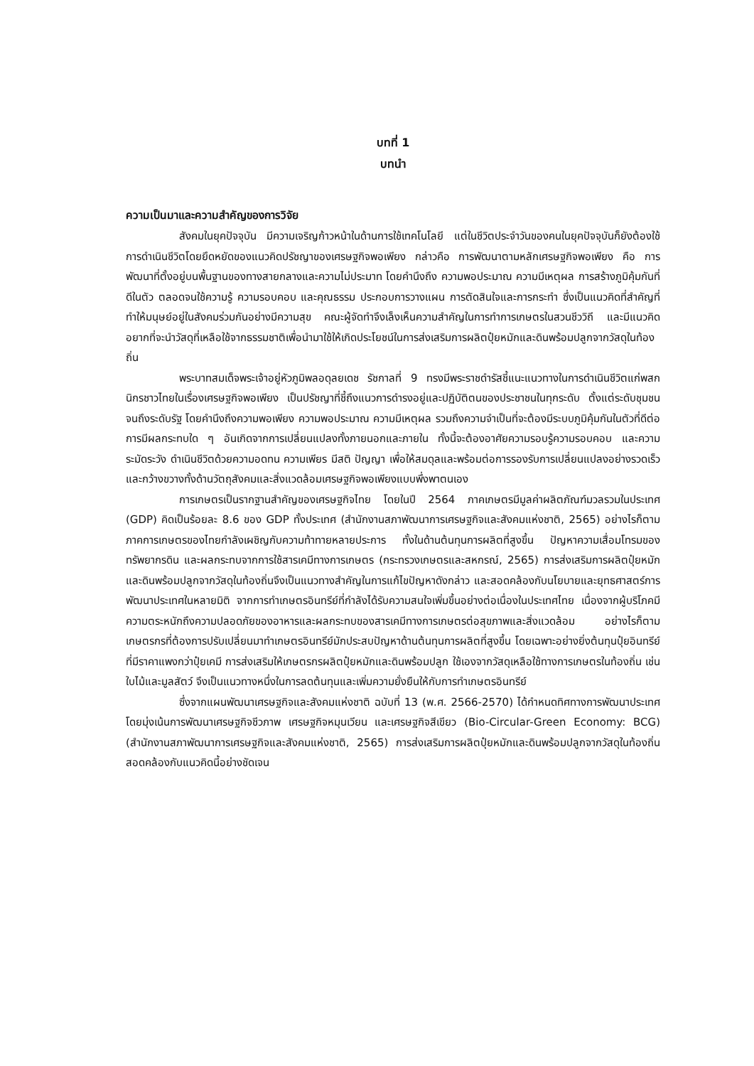บทที่ 1
บทนำ
ความเป็นมาและความสำคัญของการวิจัย
สังคมในยุคปัจจุบัน มีความเจริญก้าวหน้าในด้านการใช้เทคโนโลยี แต่ในชีวิตประจำวันของคนในยุคปัจจุบันก็ยังต้องใช้การดำเนินชีวิตโดยยึดหยัดของแนวคิดปรัชญาของเศรษฐกิจพอเพียง กล่าวคือ การพัฒนาตามหลักเศรษฐกิจพอเพียง คือ การพัฒนาที่ตั้งอยู่บนพื้นฐานของทางสายกลางและความไม่ประมาท โดยคำนึงถึง ความพอประมาณ ความมีเหตุผล การสร้างภูมิคุ้มกันที่ดีในตัว ตลอดจนใช้ความรู้ ความรอบคอบ และคุณธรรม ประกอบการวางแผน การตัดสินใจและการกระทำ ซึ่งเป็นแนวคิดที่สำคัญที่ทำให้มนุษย์อยู่ในสังคมร่วมกันอย่างมีความสุข คณะผู้จัดทำจึงเล็งเห็นความสำคัญในการทำการเกษตรในสวนชีววิถี และมีแนวคิดอยากที่จะนำวัสดุที่เหลือใช้จากธรรมชาติเพื่อนำมาใช้ให้เกิดประโยชน์ในการส่งเสริมการผลิตปุ๋ยหมักและดินพร้อมปลูกจากวัสดุในท้องถิ่น
พระบาทสมเด็จพระเจ้าอยู่หัวภูมิพลอดุลยเดช รัชกาลที่ 9 ทรงมีพระราชดำรัสชี้แนะแนวทางในการดำเนินชีวิตแก่พสกนิกรชาวไทยในเรื่องเศรษฐกิจพอเพียง เป็นปรัชญาที่ชี้ถึงแนวการดำรงอยู่และปฏิบัติตนของประชาชนในทุกระดับ ตั้งแต่ระดับชุมชนจนถึงระดับรัฐ โดยคำนึงถึงความพอเพียง ความพอประมาณ ความมีเหตุผล รวมถึงความจำเป็นที่จะต้องมีระบบภูมิคุ้มกันในตัวที่ดีต่อการมีผลกระทบใด ๆ อันเกิดจากการเปลี่ยนแปลงทั้งภายนอกและภายใน ทั้งนี้จะต้องอาศัยความรอบรู้ความรอบคอบ และความระมัดระวัง ดำเนินชีวิตด้วยความอดทน ความเพียร มีสติ ปัญญา เพื่อให้สมดุลและพร้อมต่อการรองรับการเปลี่ยนแปลงอย่างรวดเร็วและกว้างขวางทั้งด้านวัตถุสังคมและสิ่งแวดล้อมเศรษฐกิจพอเพียงแบบพึ่งพาตนเอง
การเกษตรเป็นรากฐานสำคัญของเศรษฐกิจไทย โดยในปี 2564 ภาคเกษตรมีมูลค่าผลิตภัณฑ์มวลรวมในประเทศ (GDP) คิดเป็นร้อยละ 8.6 ของ GDP ทั้งประเทศ (สำนักงานสภาพัฒนาการเศรษฐกิจและสังคมแห่งชาติ, 2565) อย่างไรก็ตาม ภาคการเกษตรของไทยกำลังเผชิญกับความท้าทายหลายประการ ทั้งในด้านต้นทุนการผลิตที่สูงขึ้น ปัญหาความเสื่อมโทรมของทรัพยากรดิน และผลกระทบจากการใช้สารเคมีทางการเกษตร (กระทรวงเกษตรและสหกรณ์, 2565) การส่งเสริมการผลิตปุ๋ยหมักและดินพร้อมปลูกจากวัสดุในท้องถิ่นจึงเป็นแนวทางสำคัญในการแก้ไขปัญหาดังกล่าว และสอดคล้องกับนโยบายและยุทธศาสตร์การพัฒนาประเทศในหลายมิติ จากการทำเกษตรอินทรีย์ที่กำลังได้รับความสนใจเพิ่มขึ้นอย่างต่อเนื่องในประเทศไทย เนื่องจากผู้บริโภคมีความตระหนักถึงความปลอดภัยของอาหารและผลกระทบของสารเคมีทางการเกษตรต่อสุขภาพและสิ่งแวดล้อม อย่างไรก็ตาม เกษตรกรที่ต้องการปรับเปลี่ยนมาทำเกษตรอินทรีย์มักประสบปัญหาด้านต้นทุนการผลิตที่สูงขึ้น โดยเฉพาะอย่างยิ่งต้นทุนปุ๋ยอินทรีย์ที่มีราคาแพงกว่าปุ๋ยเคมี การส่งเสริมให้เกษตรกรผลิตปุ๋ยหมักและดินพร้อมปลูก ใช้เองจากวัสดุเหลือใช้ทางการเกษตรในท้องถิ่น เช่น ใบไม้และมูลสัตว์ จึงเป็นแนวทางหนึ่งในการลดต้นทุนและเพิ่มความยั่งยืนให้กับการทำเกษตรอินทรีย์
ซึ่งจากแผนพัฒนาเศรษฐกิจและสังคมแห่งชาติ ฉบับที่ 13 (พ.ศ. 2566-2570) ได้กำหนดทิศทางการพัฒนาประเทศโดยมุ่งเน้นการพัฒนาเศรษฐกิจชีวภาพ เศรษฐกิจหมุนเวียน และเศรษฐกิจสีเขียว (Bio-Circular-Green Economy: BCG) (สำนักงานสภาพัฒนาการเศรษฐกิจและสังคมแห่งชาติ, 2565) การส่งเสริมการผลิตปุ๋ยหมักและดินพร้อมปลูกจากวัสดุในท้องถิ่นสอดคล้องกับแนวคิดนี้อย่างชัดเจน